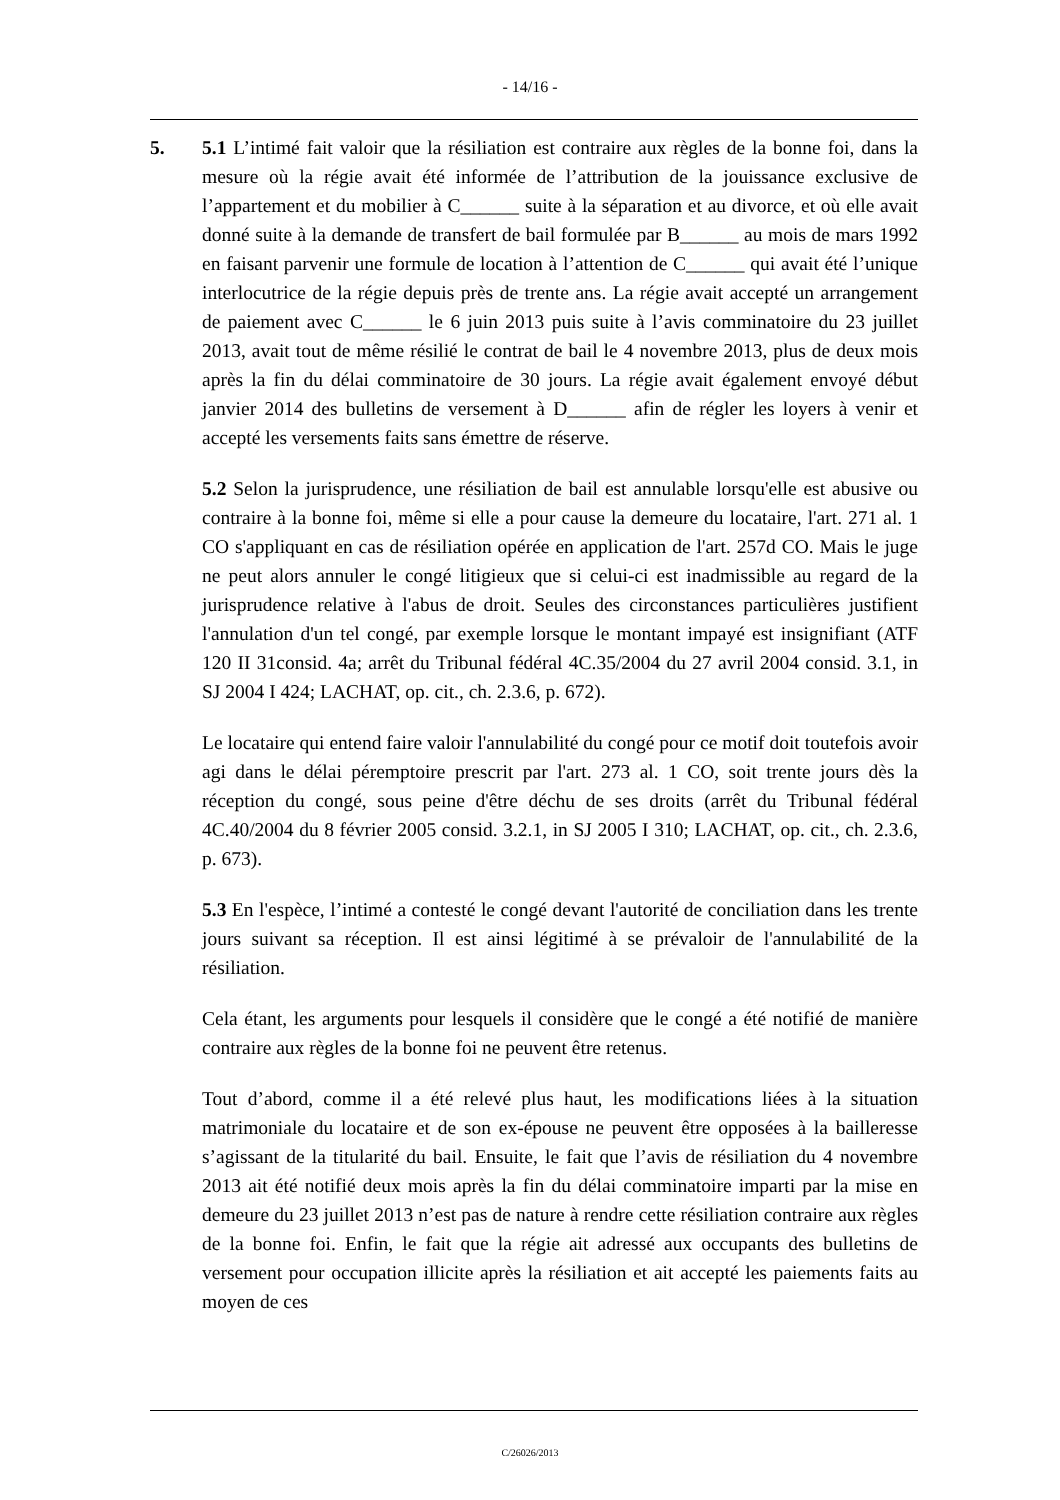- 14/16 -
5. 5.1 L’intimé fait valoir que la résiliation est contraire aux règles de la bonne foi, dans la mesure où la régie avait été informée de l’attribution de la jouissance exclusive de l’appartement et du mobilier à C______ suite à la séparation et au divorce, et où elle avait donné suite à la demande de transfert de bail formulée par B______ au mois de mars 1992 en faisant parvenir une formule de location à l’attention de C______ qui avait été l’unique interlocutrice de la régie depuis près de trente ans. La régie avait accepté un arrangement de paiement avec C______ le 6 juin 2013 puis suite à l’avis comminatoire du 23 juillet 2013, avait tout de même résilié le contrat de bail le 4 novembre 2013, plus de deux mois après la fin du délai comminatoire de 30 jours. La régie avait également envoyé début janvier 2014 des bulletins de versement à D______ afin de régler les loyers à venir et accepté les versements faits sans émettre de réserve.
5.2 Selon la jurisprudence, une résiliation de bail est annulable lorsqu'elle est abusive ou contraire à la bonne foi, même si elle a pour cause la demeure du locataire, l'art. 271 al. 1 CO s'appliquant en cas de résiliation opérée en application de l'art. 257d CO. Mais le juge ne peut alors annuler le congé litigieux que si celui-ci est inadmissible au regard de la jurisprudence relative à l'abus de droit. Seules des circonstances particulières justifient l'annulation d'un tel congé, par exemple lorsque le montant impayé est insignifiant (ATF 120 II 31consid. 4a; arrêt du Tribunal fédéral 4C.35/2004 du 27 avril 2004 consid. 3.1, in SJ 2004 I 424; LACHAT, op. cit., ch. 2.3.6, p. 672).
Le locataire qui entend faire valoir l'annulabilité du congé pour ce motif doit toutefois avoir agi dans le délai péremptoire prescrit par l'art. 273 al. 1 CO, soit trente jours dès la réception du congé, sous peine d'être déchu de ses droits (arrêt du Tribunal fédéral 4C.40/2004 du 8 février 2005 consid. 3.2.1, in SJ 2005 I 310; LACHAT, op. cit., ch. 2.3.6, p. 673).
5.3 En l'espèce, l’intimé a contesté le congé devant l'autorité de conciliation dans les trente jours suivant sa réception. Il est ainsi légitimé à se prévaloir de l'annulabilité de la résiliation.
Cela étant, les arguments pour lesquels il considère que le congé a été notifié de manière contraire aux règles de la bonne foi ne peuvent être retenus.
Tout d’abord, comme il a été relevé plus haut, les modifications liées à la situation matrimoniale du locataire et de son ex-épouse ne peuvent être opposées à la bailleresse s’agissant de la titularité du bail. Ensuite, le fait que l’avis de résiliation du 4 novembre 2013 ait été notifié deux mois après la fin du délai comminatoire imparti par la mise en demeure du 23 juillet 2013 n’est pas de nature à rendre cette résiliation contraire aux règles de la bonne foi. Enfin, le fait que la régie ait adressé aux occupants des bulletins de versement pour occupation illicite après la résiliation et ait accepté les paiements faits au moyen de ces
C/26026/2013